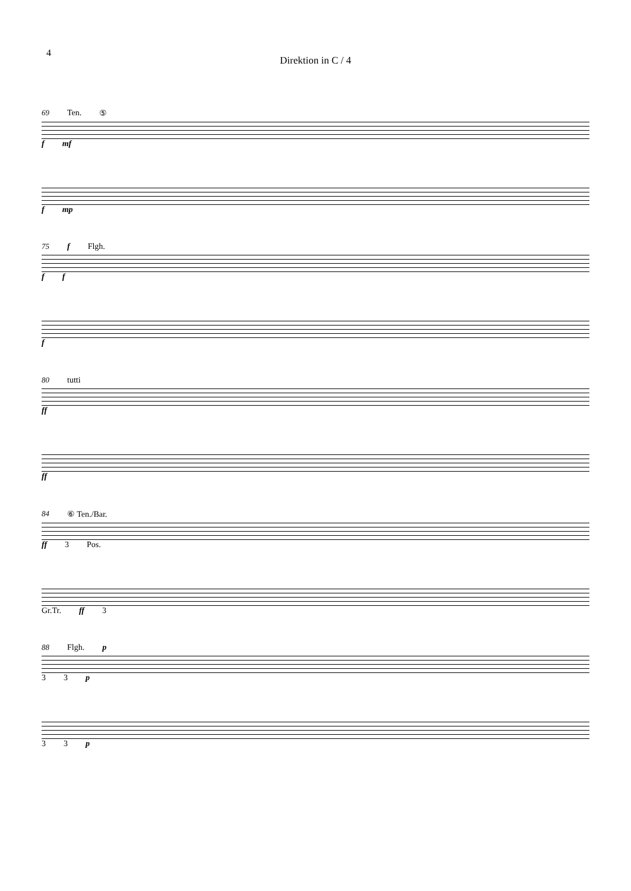4
Direktion in C / 4
69 Ten. ⑤
f mf
f mp
75 f Flgh.
f f
f
80 tutti
ff
ff
84 ⑥ Ten./Bar.
ff 3 Pos.
Gr.Tr. ff 3
88 Flgh. p
3 3 p
3 3 p